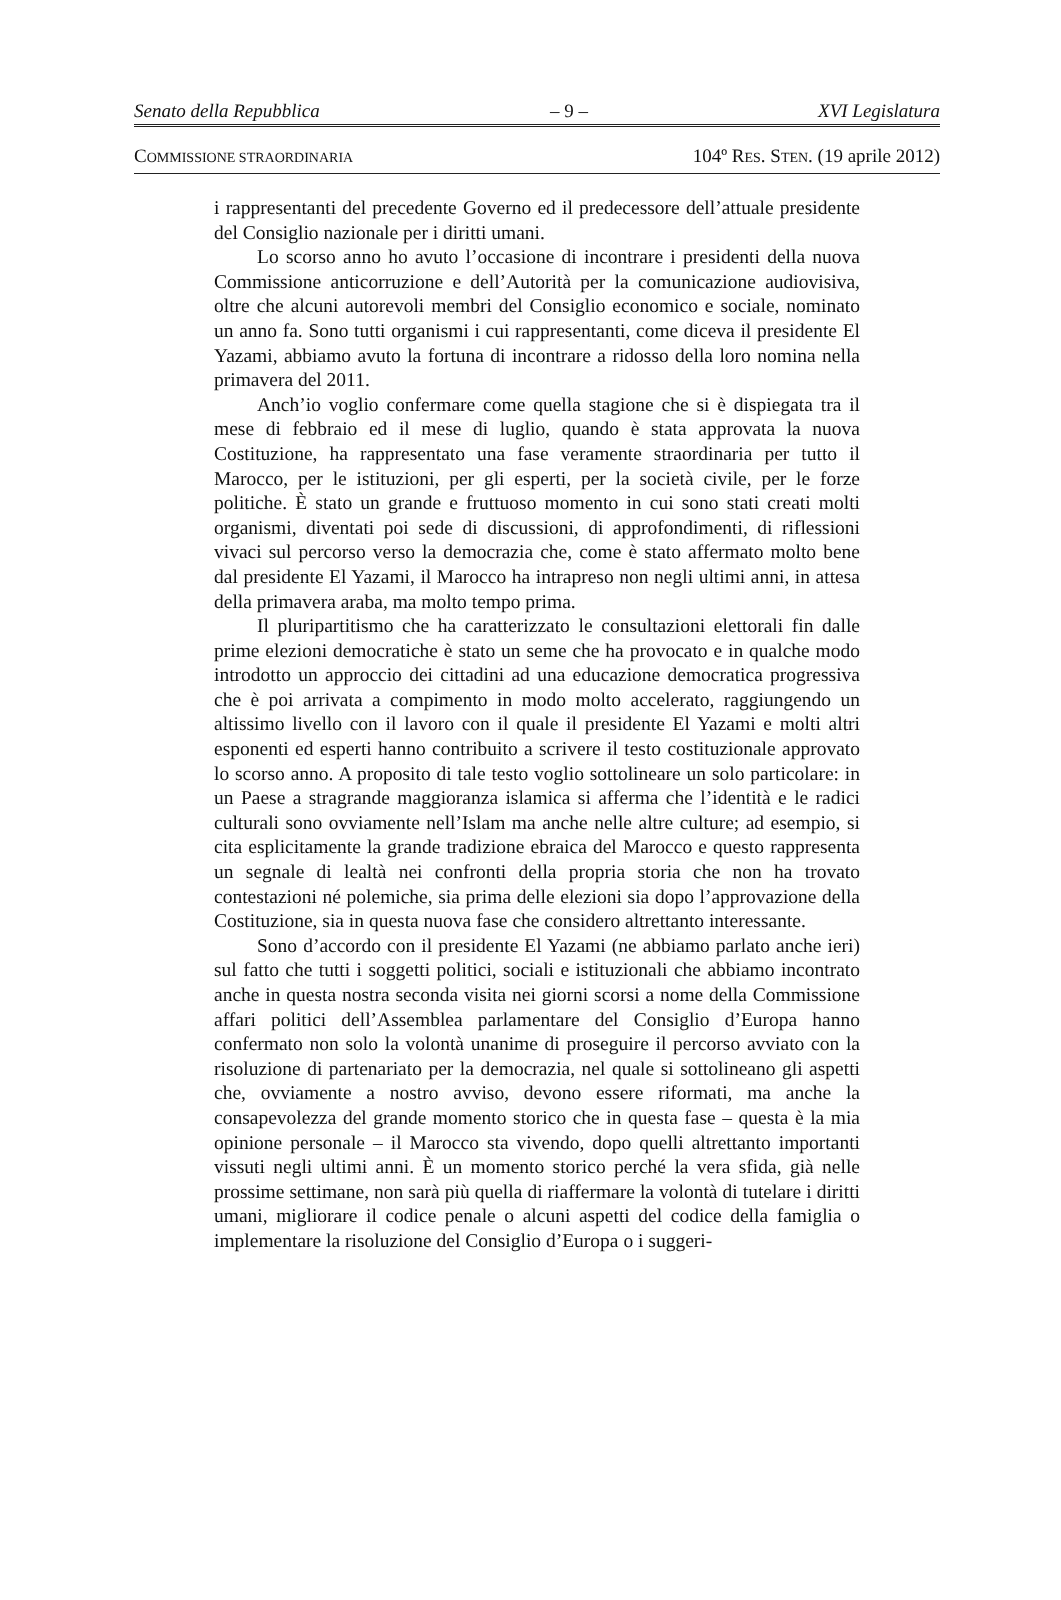Senato della Repubblica – 9 – XVI Legislatura
COMMISSIONE STRAORDINARIA 104º RES. STEN. (19 aprile 2012)
i rappresentanti del precedente Governo ed il predecessore dell’attuale presidente del Consiglio nazionale per i diritti umani.
Lo scorso anno ho avuto l’occasione di incontrare i presidenti della nuova Commissione anticorruzione e dell’Autorità per la comunicazione audiovisiva, oltre che alcuni autorevoli membri del Consiglio economico e sociale, nominato un anno fa. Sono tutti organismi i cui rappresentanti, come diceva il presidente El Yazami, abbiamo avuto la fortuna di incontrare a ridosso della loro nomina nella primavera del 2011.
Anch’io voglio confermare come quella stagione che si è dispiegata tra il mese di febbraio ed il mese di luglio, quando è stata approvata la nuova Costituzione, ha rappresentato una fase veramente straordinaria per tutto il Marocco, per le istituzioni, per gli esperti, per la società civile, per le forze politiche. È stato un grande e fruttuoso momento in cui sono stati creati molti organismi, diventati poi sede di discussioni, di approfondimenti, di riflessioni vivaci sul percorso verso la democrazia che, come è stato affermato molto bene dal presidente El Yazami, il Marocco ha intrapreso non negli ultimi anni, in attesa della primavera araba, ma molto tempo prima.
Il pluripartitismo che ha caratterizzato le consultazioni elettorali fin dalle prime elezioni democratiche è stato un seme che ha provocato e in qualche modo introdotto un approccio dei cittadini ad una educazione democratica progressiva che è poi arrivata a compimento in modo molto accelerato, raggiungendo un altissimo livello con il lavoro con il quale il presidente El Yazami e molti altri esponenti ed esperti hanno contribuito a scrivere il testo costituzionale approvato lo scorso anno. A proposito di tale testo voglio sottolineare un solo particolare: in un Paese a stragrande maggioranza islamica si afferma che l’identità e le radici culturali sono ovviamente nell’Islam ma anche nelle altre culture; ad esempio, si cita esplicitamente la grande tradizione ebraica del Marocco e questo rappresenta un segnale di lealtà nei confronti della propria storia che non ha trovato contestazioni né polemiche, sia prima delle elezioni sia dopo l’approvazione della Costituzione, sia in questa nuova fase che considero altrettanto interessante.
Sono d’accordo con il presidente El Yazami (ne abbiamo parlato anche ieri) sul fatto che tutti i soggetti politici, sociali e istituzionali che abbiamo incontrato anche in questa nostra seconda visita nei giorni scorsi a nome della Commissione affari politici dell’Assemblea parlamentare del Consiglio d’Europa hanno confermato non solo la volontà unanime di proseguire il percorso avviato con la risoluzione di partenariato per la democrazia, nel quale si sottolineano gli aspetti che, ovviamente a nostro avviso, devono essere riformati, ma anche la consapevolezza del grande momento storico che in questa fase – questa è la mia opinione personale – il Marocco sta vivendo, dopo quelli altrettanto importanti vissuti negli ultimi anni. È un momento storico perché la vera sfida, già nelle prossime settimane, non sarà più quella di riaffermare la volontà di tutelare i diritti umani, migliorare il codice penale o alcuni aspetti del codice della famiglia o implementare la risoluzione del Consiglio d’Europa o i suggeri-